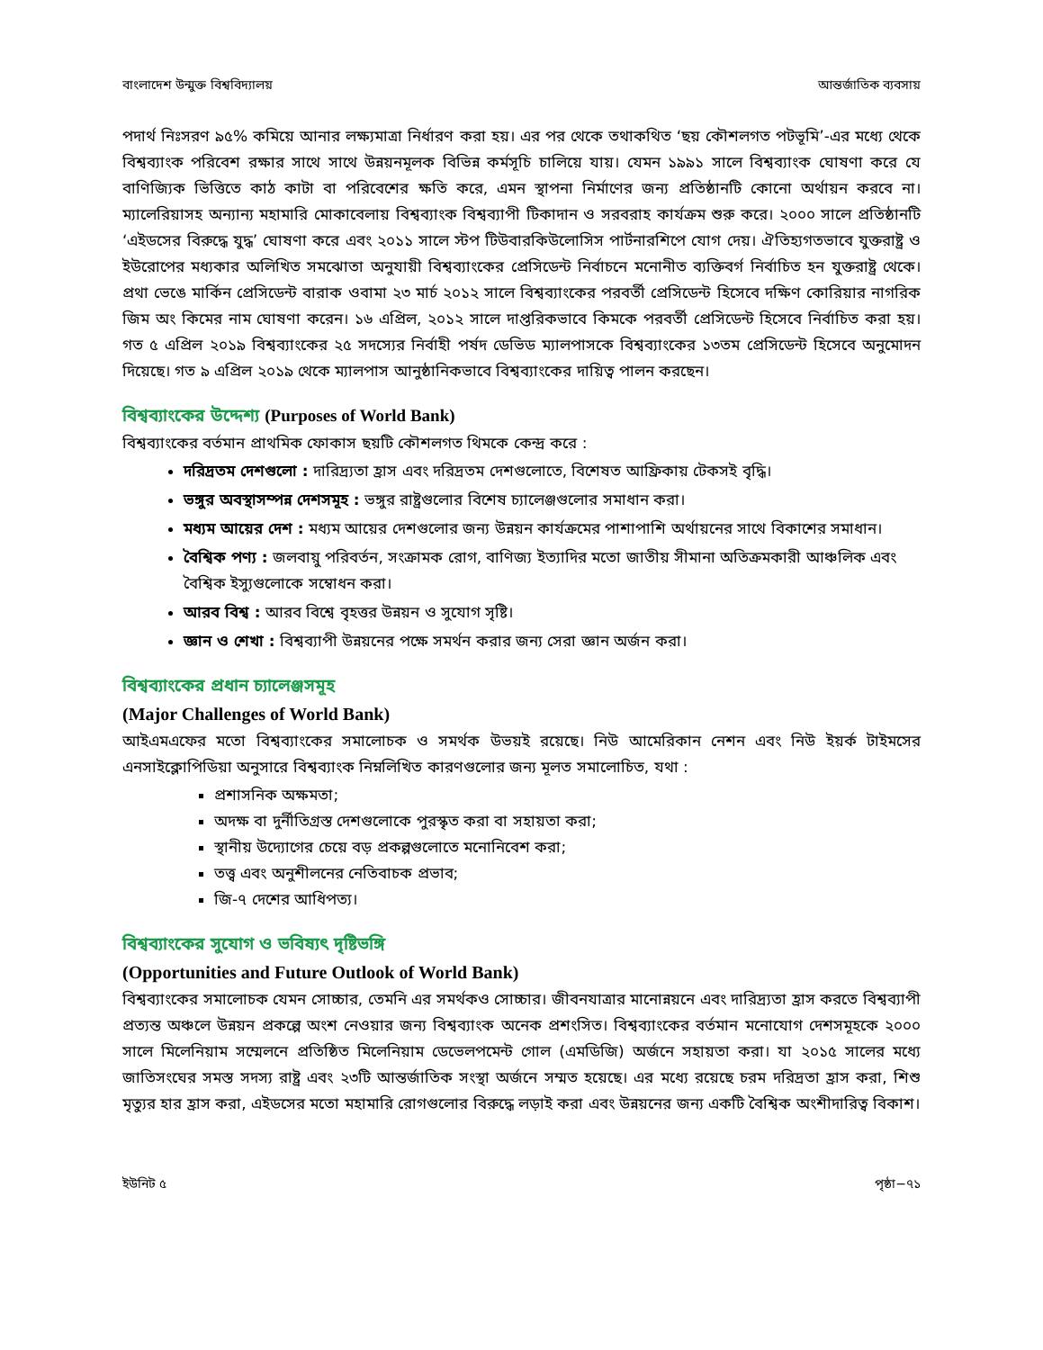বাংলাদেশ উন্মুক্ত বিশ্ববিদ্যালয় আন্তর্জাতিক ব্যবসায়
পদার্থ নিঃসরণ ৯৫% কমিয়ে আনার লক্ষ্যমাত্রা নির্ধারণ করা হয়। এর পর থেকে তথাকথিত ‘ছয় কৌশলগত পটভূমি’-এর মধ্যে থেকে বিশ্বব্যাংক পরিবেশ রক্ষার সাথে সাথে উন্নয়নমূলক বিভিন্ন কর্মসূচি চালিয়ে যায়। যেমন ১৯৯১ সালে বিশ্বব্যাংক ঘোষণা করে যে বাণিজ্যিক ভিত্তিতে কাঠ কাটা বা পরিবেশের ক্ষতি করে, এমন স্থাপনা নির্মাণের জন্য প্রতিষ্ঠানটি কোনো অর্থায়ন করবে না। ম্যালেরিয়াসহ অন্যান্য মহামারি মোকাবেলায় বিশ্বব্যাংক বিশ্বব্যাপী টিকাদান ও সরবরাহ কার্যক্রম শুরু করে। ২০০০ সালে প্রতিষ্ঠানটি ‘এইডসের বিরুদ্ধে যুদ্ধ’ ঘোষণা করে এবং ২০১১ সালে স্টপ টিউবারকিউলোসিস পার্টনারশিপে যোগ দেয়। ঐতিহ্যগতভাবে যুক্তরাষ্ট্র ও ইউরোপের মধ্যকার অলিখিত সমঝোতা অনুযায়ী বিশ্বব্যাংকের প্রেসিডেন্ট নির্বাচনে মনোনীত ব্যক্তিবর্গ নির্বাচিত হন যুক্তরাষ্ট্র থেকে। প্রথা ভেঙে মার্কিন প্রেসিডেন্ট বারাক ওবামা ২৩ মার্চ ২০১২ সালে বিশ্বব্যাংকের পরবর্তী প্রেসিডেন্ট হিসেবে দক্ষিণ কোরিয়ার নাগরিক জিম অং কিমের নাম ঘোষণা করেন। ১৬ এপ্রিল, ২০১২ সালে দাপ্তরিকভাবে কিমকে পরবর্তী প্রেসিডেন্ট হিসেবে নির্বাচিত করা হয়। গত ৫ এপ্রিল ২০১৯ বিশ্বব্যাংকের ২৫ সদস্যের নির্বাহী পর্ষদ ডেভিড ম্যালপাসকে বিশ্বব্যাংকের ১৩তম প্রেসিডেন্ট হিসেবে অনুমোদন দিয়েছে। গত ৯ এপ্রিল ২০১৯ থেকে ম্যালপাস আনুষ্ঠানিকভাবে বিশ্বব্যাংকের দায়িত্ব পালন করছেন।
বিশ্বব্যাংকের উদ্দেশ্য (Purposes of World Bank)
বিশ্বব্যাংকের বর্তমান প্রাথমিক ফোকাস ছয়টি কৌশলগত থিমকে কেন্দ্র করে :
দরিদ্রতম দেশগুলো : দারিদ্র্যতা হ্রাস এবং দরিদ্রতম দেশগুলোতে, বিশেষত আফ্রিকায় টেকসই বৃদ্ধি।
ভঙ্গুর অবস্থাসম্পন্ন দেশসমূহ : ভঙ্গুর রাষ্ট্রগুলোর বিশেষ চ্যালেঞ্জগুলোর সমাধান করা।
মধ্যম আয়ের দেশ : মধ্যম আয়ের দেশগুলোর জন্য উন্নয়ন কার্যক্রমের পাশাপাশি অর্থায়নের সাথে বিকাশের সমাধান।
বৈশ্বিক পণ্য : জলবায়ু পরিবর্তন, সংক্রামক রোগ, বাণিজ্য ইত্যাদির মতো জাতীয় সীমানা অতিক্রমকারী আঞ্চলিক এবং বৈশ্বিক ইস্যুগুলোকে সম্বোধন করা।
আরব বিশ্ব : আরব বিশ্বে বৃহত্তর উন্নয়ন ও সুযোগ সৃষ্টি।
জ্ঞান ও শেখা : বিশ্বব্যাপী উন্নয়নের পক্ষে সমর্থন করার জন্য সেরা জ্ঞান অর্জন করা।
বিশ্বব্যাংকের প্রধান চ্যালেঞ্জসমূহ
(Major Challenges of World Bank)
আইএমএফের মতো বিশ্বব্যাংকের সমালোচক ও সমর্থক উভয়ই রয়েছে। নিউ আমেরিকান নেশন এবং নিউ ইয়র্ক টাইমসের এনসাইক্লোপিডিয়া অনুসারে বিশ্বব্যাংক নিম্নলিখিত কারণগুলোর জন্য মূলত সমালোচিত, যথা :
প্রশাসনিক অক্ষমতা;
অদক্ষ বা দুর্নীতিগ্রস্ত দেশগুলোকে পুরস্কৃত করা বা সহায়তা করা;
স্থানীয় উদ্যোগের চেয়ে বড় প্রকল্পগুলোতে মনোনিবেশ করা;
তত্ত্ব এবং অনুশীলনের নেতিবাচক প্রভাব;
জি-৭ দেশের আধিপত্য।
বিশ্বব্যাংকের সুযোগ ও ভবিষ্যৎ দৃষ্টিভঙ্গি
(Opportunities and Future Outlook of World Bank)
বিশ্বব্যাংকের সমালোচক যেমন সোচ্চার, তেমনি এর সমর্থকও সোচ্চার। জীবনযাত্রার মানোন্নয়নে এবং দারিদ্র্যতা হ্রাস করতে বিশ্বব্যাপী প্রত্যন্ত অঞ্চলে উন্নয়ন প্রকল্পে অংশ নেওয়ার জন্য বিশ্বব্যাংক অনেক প্রশংসিত। বিশ্বব্যাংকের বর্তমান মনোযোগ দেশসমূহকে ২০০০ সালে মিলেনিয়াম সম্মেলনে প্রতিষ্ঠিত মিলেনিয়াম ডেভেলপমেন্ট গোল (এমডিজি) অর্জনে সহায়তা করা। যা ২০১৫ সালের মধ্যে জাতিসংঘের সমস্ত সদস্য রাষ্ট্র এবং ২৩টি আন্তর্জাতিক সংস্থা অর্জনে সম্মত হয়েছে। এর মধ্যে রয়েছে চরম দরিদ্রতা হ্রাস করা, শিশু মৃত্যুর হার হ্রাস করা, এইডসের মতো মহামারি রোগগুলোর বিরুদ্ধে লড়াই করা এবং উন্নয়নের জন্য একটি বৈশ্বিক অংশীদারিত্ব বিকাশ।
ইউনিট ৫ পৃষ্ঠা−৭১